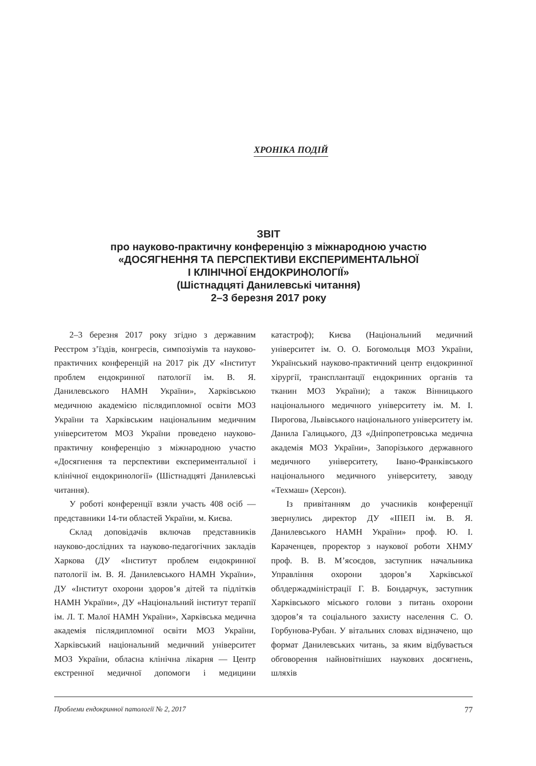ХРОНІКА ПОДІЙ
ЗВІТ
про науково-практичну конференцію з міжнародною участю
«ДОСЯГНЕННЯ ТА ПЕРСПЕКТИВИ ЕКСПЕРИМЕНТАЛЬНОЇ
І КЛІНІЧНОЇ ЕНДОКРИНОЛОГІЇ»
(Шістнадцяті Данилевські читання)
2–3 березня 2017 року
2–3 березня 2017 року згідно з державним Реєстром з’їздів, конгресів, симпозіумів та науково-практичних конференцій на 2017 рік ДУ «Інститут проблем ендокринної патології ім. В. Я. Данилевського НАМН України», Харківською медичною академією післядипломної освіти МОЗ України та Харківським національним медичним університетом МОЗ України проведено науково-практичну конференцію з міжнародною участю «Досягнення та перспективи експериментальної і клінічної ендокринології» (Шістнадцяті Данилевські читання).
У роботі конференції взяли участь 408 осіб — представники 14-ти областей України, м. Києва.
Склад доповідачів включав представників науково-дослідних та науково-педагогічних закладів Харкова (ДУ «Інститут проблем ендокринної патології ім. В. Я. Данилевського НАМН України», ДУ «Інститут охорони здоров’я дітей та підлітків НАМН України», ДУ «Національний інститут терапії ім. Л. Т. Малої НАМН України», Харківська медична академія післядипломної освіти МОЗ України, Харківський національний медичний університет МОЗ України, обласна клінічна лікарня — Центр екстренної медичної допомоги і медицини катастроф); Києва (Національний медичний університет ім. О. О. Богомольця МОЗ України, Український науково-практичний центр ендокринної хірургії, трансплантації ендокринних органів та тканин МОЗ України); а також Вінницького національного медичного університету ім. М. І. Пирогова, Львівського національного університету ім. Данила Галицького, ДЗ «Дніпропетровська медична академія МОЗ України», Запорізького державного медичного університету, Івано-Франківського національного медичного університету, заводу «Техмаш» (Херсон).
Із привітанням до учасників конференції звернулись директор ДУ «ІПЕП ім. В. Я. Данилевського НАМН України» проф. Ю. І. Караченцев, проректор з наукової роботи ХНМУ проф. В. В. М’ясоєдов, заступник начальника Управління охорони здоров’я Харківської облдержадміністрації Г. В. Бондарчук, заступник Харківського міського голови з питань охорони здоров’я та соціального захисту населення С. О. Горбунова-Рубан. У вітальних словах відзначено, що формат Данилевських читань, за яким відбувається обговорення найновітніших наукових досягнень, шляхів
Проблеми ендокринної патології № 2, 2017 77